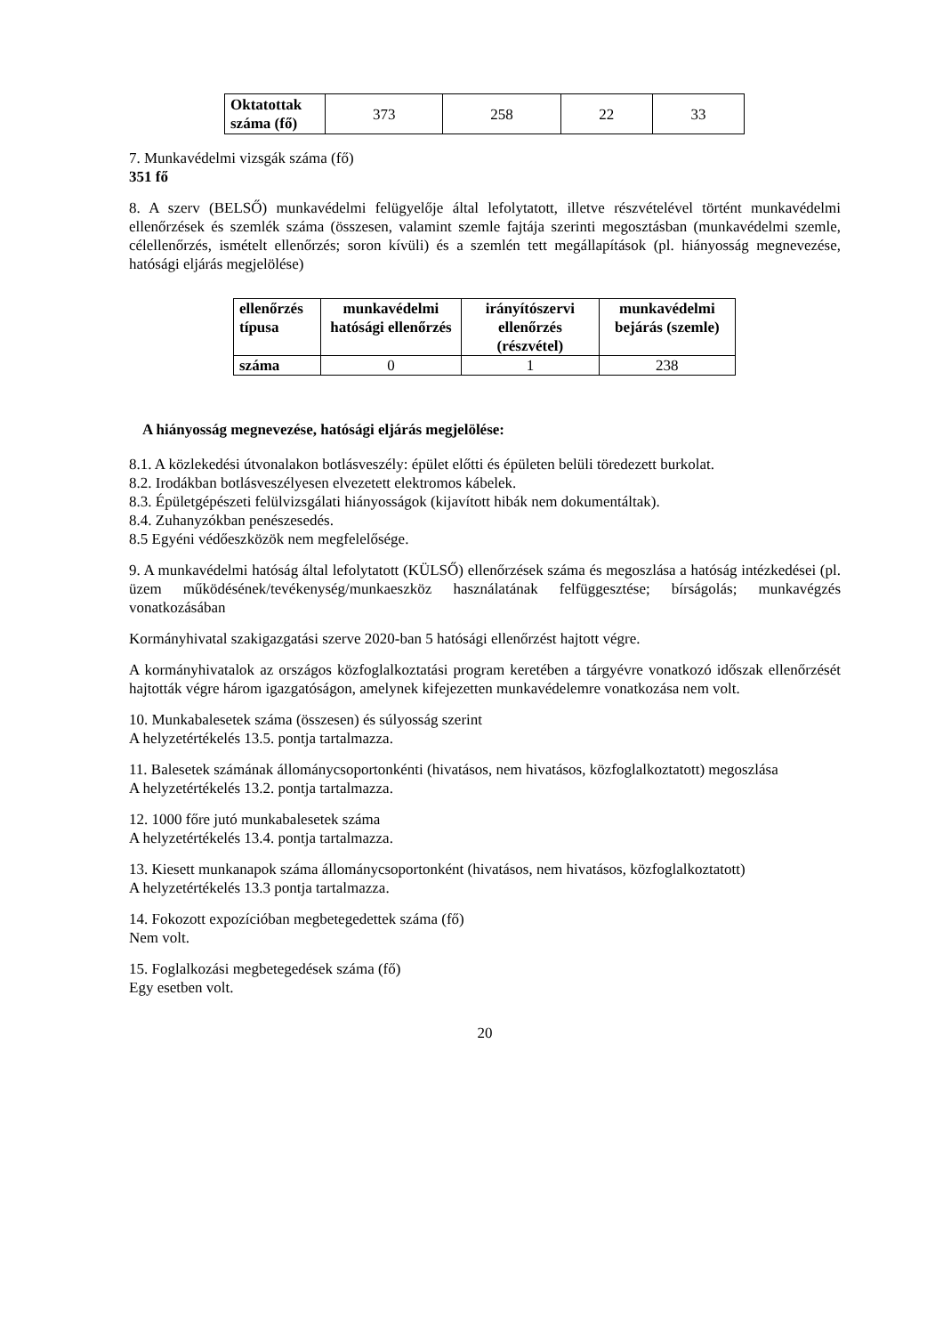| Oktatottak száma (fő) | 373 | 258 | 22 | 33 |
7. Munkavédelmi vizsgák száma (fő)
351 fő
8. A szerv (BELSŐ) munkavédelmi felügyelője által lefolytatott, illetve részvételével történt munkavédelmi ellenőrzések és szemlék száma (összesen, valamint szemle fajtája szerinti megosztásban (munkavédelmi szemle, célellenőrzés, ismételt ellenőrzés; soron kívüli) és a szemlén tett megállapítások (pl. hiányosság megnevezése, hatósági eljárás megjelölése)
| ellenőrzés típusa | munkavédelmi hatósági ellenőrzés | irányítószervi ellenőrzés (részvétel) | munkavédelmi bejárás (szemle) |
| --- | --- | --- | --- |
| száma | 0 | 1 | 238 |
A hiányosság megnevezése, hatósági eljárás megjelölése:
8.1. A közlekedési útvonalakon botlásveszély: épület előtti és épületen belüli töredezett burkolat.
8.2. Irodákban botlásveszélyesen elvezetett elektromos kábelek.
8.3. Épületgépészeti felülvizsgálati hiányosságok (kijavított hibák nem dokumentáltak).
8.4. Zuhanyzókban penészesedés.
8.5 Egyéni védőeszközök nem megfelelősége.
9. A munkavédelmi hatóság által lefolytatott (KÜLSŐ) ellenőrzések száma és megoszlása a hatóság intézkedései (pl. üzem működésének/tevékenység/munkaeszköz használatának felfüggesztése; bírságolás; munkavégzés vonatkozásában
Kormányhivatal szakigazgatási szerve 2020-ban 5 hatósági ellenőrzést hajtott végre.
A kormányhivatalok az országos közfoglalkoztatási program keretében a tárgyévre vonatkozó időszak ellenőrzését hajtották végre három igazgatóságon, amelynek kifejezetten munkavédelemre vonatkozása nem volt.
10. Munkabalesetek száma (összesen) és súlyosság szerint
A helyzetértékelés 13.5. pontja tartalmazza.
11. Balesetek számának állománycsoportonkénti (hivatásos, nem hivatásos, közfoglalkoztatott) megoszlása
A helyzetértékelés 13.2. pontja tartalmazza.
12. 1000 főre jutó munkabalesetek száma
A helyzetértékelés 13.4. pontja tartalmazza.
13. Kiesett munkanapok száma állománycsoportonként (hivatásos, nem hivatásos, közfoglalkoztatott)
A helyzetértékelés 13.3 pontja tartalmazza.
14. Fokozott expozícióban megbetegedettek száma (fő)
Nem volt.
15. Foglalkozási megbetegedések száma (fő)
Egy esetben volt.
20